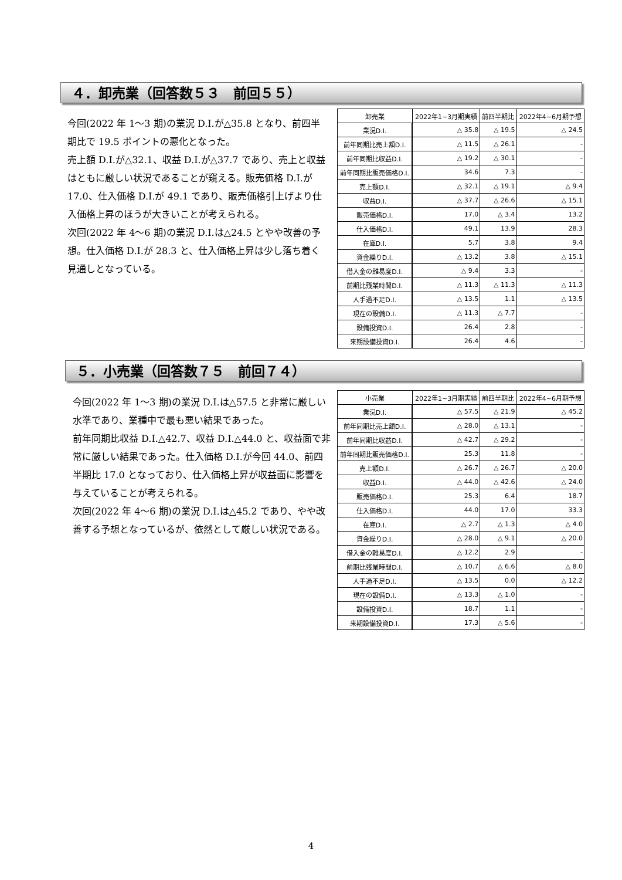４．卸売業（回答数５３　前回５５）
今回(2022 年 1～3 期)の業況 D.I.が△35.8 となり、前四半期比で 19.5 ポイントの悪化となった。
売上額 D.I.が△32.1、収益 D.I.が△37.7 であり、売上と収益はともに厳しい状況であることが窺える。販売価格 D.I.が 17.0、仕入価格 D.I.が 49.1 であり、販売価格引上げより仕入価格上昇のほうが大きいことが考えられる。
次回(2022 年 4～6 期)の業況 D.I.は△24.5 とやや改善の予想。仕入価格 D.I.が 28.3 と、仕入価格上昇は少し落ち着く見通しとなっている。
| 卸売業 | 2022年1~3月期実績 | 前四半期比 | 2022年4~6月期予想 |
| --- | --- | --- | --- |
| 業況D.I. | △ 35.8 | △ 19.5 | △ 24.5 |
| 前年同期比売上額D.I. | △ 11.5 | △ 26.1 | - |
| 前年同期比収益D.I. | △ 19.2 | △ 30.1 | - |
| 前年同期比販売価格D.I. | 34.6 | 7.3 | - |
| 売上額D.I. | △ 32.1 | △ 19.1 | △ 9.4 |
| 収益D.I. | △ 37.7 | △ 26.6 | △ 15.1 |
| 販売価格D.I. | 17.0 | △ 3.4 | 13.2 |
| 仕入価格D.I. | 49.1 | 13.9 | 28.3 |
| 在庫D.I. | 5.7 | 3.8 | 9.4 |
| 資金繰りD.I. | △ 13.2 | 3.8 | △ 15.1 |
| 借入金の難易度D.I. | △ 9.4 | 3.3 | - |
| 前期比残業時間D.I. | △ 11.3 | △ 11.3 | △ 11.3 |
| 人手過不足D.I. | △ 13.5 | 1.1 | △ 13.5 |
| 現在の設備D.I. | △ 11.3 | △ 7.7 | - |
| 設備投資D.I. | 26.4 | 2.8 | - |
| 来期設備投資D.I. | 26.4 | 4.6 | - |
５．小売業（回答数７５　前回７４）
今回(2022 年 1～3 期)の業況 D.I.は△57.5 と非常に厳しい水準であり、業種中で最も悪い結果であった。
前年同期比収益 D.I.△42.7、収益 D.I.△44.0 と、収益面で非常に厳しい結果であった。仕入価格 D.I.が今回 44.0、前四半期比 17.0 となっており、仕入価格上昇が収益面に影響を与えていることが考えられる。
次回(2022 年 4～6 期)の業況 D.I.は△45.2 であり、やや改善する予想となっているが、依然として厳しい状況である。
| 小売業 | 2022年1~3月期実績 | 前四半期比 | 2022年4~6月期予想 |
| --- | --- | --- | --- |
| 業況D.I. | △ 57.5 | △ 21.9 | △ 45.2 |
| 前年同期比売上額D.I. | △ 28.0 | △ 13.1 | - |
| 前年同期比収益D.I. | △ 42.7 | △ 29.2 | - |
| 前年同期比販売価格D.I. | 25.3 | 11.8 | - |
| 売上額D.I. | △ 26.7 | △ 26.7 | △ 20.0 |
| 収益D.I. | △ 44.0 | △ 42.6 | △ 24.0 |
| 販売価格D.I. | 25.3 | 6.4 | 18.7 |
| 仕入価格D.I. | 44.0 | 17.0 | 33.3 |
| 在庫D.I. | △ 2.7 | △ 1.3 | △ 4.0 |
| 資金繰りD.I. | △ 28.0 | △ 9.1 | △ 20.0 |
| 借入金の難易度D.I. | △ 12.2 | 2.9 | - |
| 前期比残業時間D.I. | △ 10.7 | △ 6.6 | △ 8.0 |
| 人手過不足D.I. | △ 13.5 | 0.0 | △ 12.2 |
| 現在の設備D.I. | △ 13.3 | △ 1.0 | - |
| 設備投資D.I. | 18.7 | 1.1 | - |
| 来期設備投資D.I. | 17.3 | △ 5.6 | - |
4